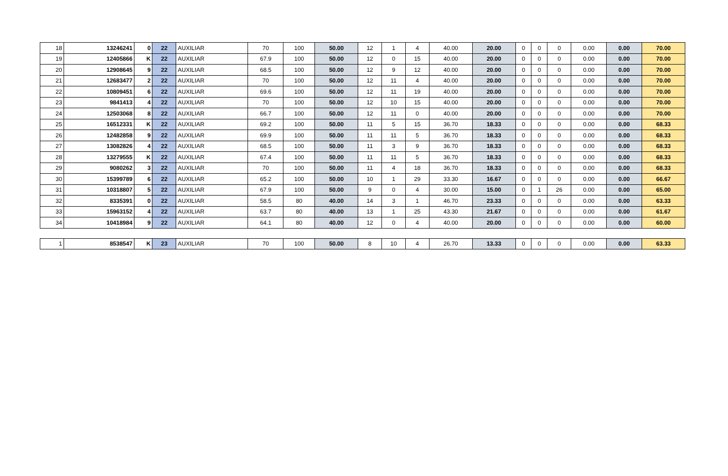| 18 | 13246241 | 0 | 22 | AUXILIAR | 70 | 100 | 50.00 | 12 | 1 | 4 | 40.00 | 20.00 | 0 | 0 | 0 | 0.00 | 0.00 | 70.00 |
| 19 | 12405866 | K | 22 | AUXILIAR | 67.9 | 100 | 50.00 | 12 | 0 | 15 | 40.00 | 20.00 | 0 | 0 | 0 | 0.00 | 0.00 | 70.00 |
| 20 | 12908645 | 9 | 22 | AUXILIAR | 68.5 | 100 | 50.00 | 12 | 9 | 12 | 40.00 | 20.00 | 0 | 0 | 0 | 0.00 | 0.00 | 70.00 |
| 21 | 12683477 | 2 | 22 | AUXILIAR | 70 | 100 | 50.00 | 12 | 11 | 4 | 40.00 | 20.00 | 0 | 0 | 0 | 0.00 | 0.00 | 70.00 |
| 22 | 10809451 | 6 | 22 | AUXILIAR | 69.6 | 100 | 50.00 | 12 | 11 | 19 | 40.00 | 20.00 | 0 | 0 | 0 | 0.00 | 0.00 | 70.00 |
| 23 | 9841413 | 4 | 22 | AUXILIAR | 70 | 100 | 50.00 | 12 | 10 | 15 | 40.00 | 20.00 | 0 | 0 | 0 | 0.00 | 0.00 | 70.00 |
| 24 | 12503068 | 8 | 22 | AUXILIAR | 66.7 | 100 | 50.00 | 12 | 11 | 0 | 40.00 | 20.00 | 0 | 0 | 0 | 0.00 | 0.00 | 70.00 |
| 25 | 16512331 | K | 22 | AUXILIAR | 69.2 | 100 | 50.00 | 11 | 5 | 15 | 36.70 | 18.33 | 0 | 0 | 0 | 0.00 | 0.00 | 68.33 |
| 26 | 12482858 | 9 | 22 | AUXILIAR | 69.9 | 100 | 50.00 | 11 | 11 | 5 | 36.70 | 18.33 | 0 | 0 | 0 | 0.00 | 0.00 | 68.33 |
| 27 | 13082826 | 4 | 22 | AUXILIAR | 68.5 | 100 | 50.00 | 11 | 3 | 9 | 36.70 | 18.33 | 0 | 0 | 0 | 0.00 | 0.00 | 68.33 |
| 28 | 13279555 | K | 22 | AUXILIAR | 67.4 | 100 | 50.00 | 11 | 11 | 5 | 36.70 | 18.33 | 0 | 0 | 0 | 0.00 | 0.00 | 68.33 |
| 29 | 9080262 | 3 | 22 | AUXILIAR | 70 | 100 | 50.00 | 11 | 4 | 18 | 36.70 | 18.33 | 0 | 0 | 0 | 0.00 | 0.00 | 68.33 |
| 30 | 15399789 | 6 | 22 | AUXILIAR | 65.2 | 100 | 50.00 | 10 | 1 | 29 | 33.30 | 16.67 | 0 | 0 | 0 | 0.00 | 0.00 | 66.67 |
| 31 | 10318807 | 5 | 22 | AUXILIAR | 67.9 | 100 | 50.00 | 9 | 0 | 4 | 30.00 | 15.00 | 0 | 1 | 26 | 0.00 | 0.00 | 65.00 |
| 32 | 8335391 | 0 | 22 | AUXILIAR | 58.5 | 80 | 40.00 | 14 | 3 | 1 | 46.70 | 23.33 | 0 | 0 | 0 | 0.00 | 0.00 | 63.33 |
| 33 | 15963152 | 4 | 22 | AUXILIAR | 63.7 | 80 | 40.00 | 13 | 1 | 25 | 43.30 | 21.67 | 0 | 0 | 0 | 0.00 | 0.00 | 61.67 |
| 34 | 10418984 | 9 | 22 | AUXILIAR | 64.1 | 80 | 40.00 | 12 | 0 | 4 | 40.00 | 20.00 | 0 | 0 | 0 | 0.00 | 0.00 | 60.00 |
| 1 | 8538547 | K | 23 | AUXILIAR | 70 | 100 | 50.00 | 8 | 10 | 4 | 26.70 | 13.33 | 0 | 0 | 0 | 0.00 | 0.00 | 63.33 |